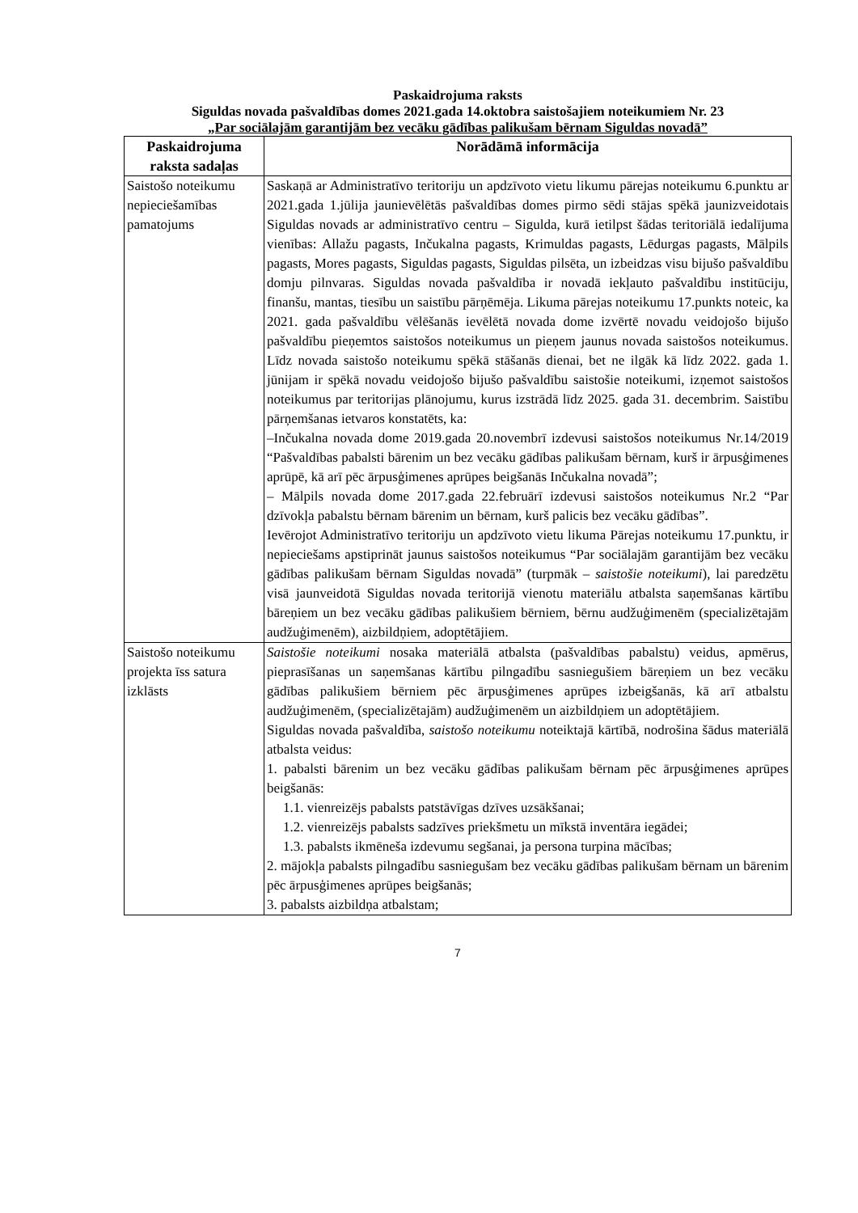Paskaidrojuma raksts
Siguldas novada pašvaldības domes 2021.gada 14.oktobra saistošajiem noteikumiem Nr. 23
„Par sociālajām garantijām bez vecāku gādības palikušam bērnam Siguldas novadā”
| Paskaidrojuma raksta sadaļas | Norādāmā informācija |
| --- | --- |
| Saistošo noteikumu nepieciešamības pamatojums | Saskaņā ar Administratīvo teritoriju un apdzīvoto vietu likumu pārejas noteikumu 6.punktu ar 2021.gada 1.jūlija jaunievēlētās pašvaldības domes pirmo sēdi stājas spēkā jaunizveidotais Siguldas novads ar administratīvo centru – Sigulda, kurā ietilpst šādas teritoriālā iedalījuma vienības: Allažu pagasts, Inčukalna pagasts, Krimuldas pagasts, Lēdurgas pagasts, Mālpils pagasts, Mores pagasts, Siguldas pagasts, Siguldas pilsēta, un izbeidzas visu bijušo pašvaldību domju pilnvaras. Siguldas novada pašvaldība ir novadā iekļauto pašvaldību institūciju, finanšu, mantas, tiesību un saistību pārņēmēja. Likuma pārejas noteikumu 17.punkts noteic, ka 2021. gada pašvaldību vēlēšanās ievēlētā novada dome izvērtē novadu veidojošo bijušo pašvaldību pieņemtos saistošos noteikumus un pieņem jaunus novada saistošos noteikumus. Līdz novada saistošo noteikumu spēkā stāšanās dienai, bet ne ilgāk kā līdz 2022. gada 1. jūnijam ir spēkā novadu veidojošo bijušo pašvaldību saistošie noteikumi, izņemot saistošos noteikumus par teritorijas plānojumu, kurus izstrādā līdz 2025. gada 31. decembrim. Saistību pārņemšanas ietvaros konstatēts, ka: –Inčukalna novada dome 2019.gada 20.novembrī izdevusi saistošos noteikumus Nr.14/2019 “Pašvaldības pabalsti bārenim un bez vecāku gādības palikušam bērnam, kurš ir ārpusģimenes aprūpē, kā arī pēc ārpusģimenes aprūpes beigšanās Inčukalna novadā”; – Mālpils novada dome 2017.gada 22.februārī izdevusi saistošos noteikumus Nr.2 “Par dzīvokļa pabalstu bērnam bārenim un bērnam, kurš palicis bez vecāku gādības”. Ievērojot Administratīvo teritoriju un apdzīvoto vietu likuma Pārejas noteikumu 17.punktu, ir nepieciešams apstiprināt jaunus saistošos noteikumus “Par sociālajām garantijām bez vecāku gādības palikušam bērnam Siguldas novadā” (turpmāk – saistošie noteikumi ), lai paredzētu visā jaunveidotā Siguldas novada teritorijā vienotu materiālu atbalsta saņemšanas kārtību bāreņiem un bez vecāku gādības palikušiem bērniem, bērnu audžuģimenēm (specializētajām audžuģimenēm), aizbildņiem, adoptētājiem. |
| Saistošo noteikumu projekta īss satura izklāsts | Saistošie noteikumi nosaka materiālā atbalsta (pašvaldības pabalstu) veidus, apmērus, pieprasīšanas un saņemšanas kārtību pilngadību sasniegušiem bāreņiem un bez vecāku gādības palikušiem bērniem pēc ārpusģimenes aprūpes izbeigšanās, kā arī atbalstu audžuģimenēm, (specializētajām) audžuģimenēm un aizbildņiem un adoptētājiem. Siguldas novada pašvaldība, saistošo noteikumu noteiktajā kārtībā, nodrošina šādus materiālā atbalsta veidus: 1. pabalsti bārenim un bez vecāku gādības palikušam bērnam pēc ārpusģimenes aprūpes beigšanās: 1.1. vienreizējs pabalsts patstāvīgas dzīves uzsākšanai; 1.2. vienreizējs pabalsts sadzīves priekšmetu un mīkstā inventāra iegādei; 1.3. pabalsts ikmēneša izdevumu segšanai, ja persona turpina mācības; 2. mājokļa pabalsts pilngadību sasniegušam bez vecāku gādības palikušam bērnam un bārenim pēc ārpusģimenes aprūpes beigšanās; 3. pabalsts aizbildņa atbalstam; |
7